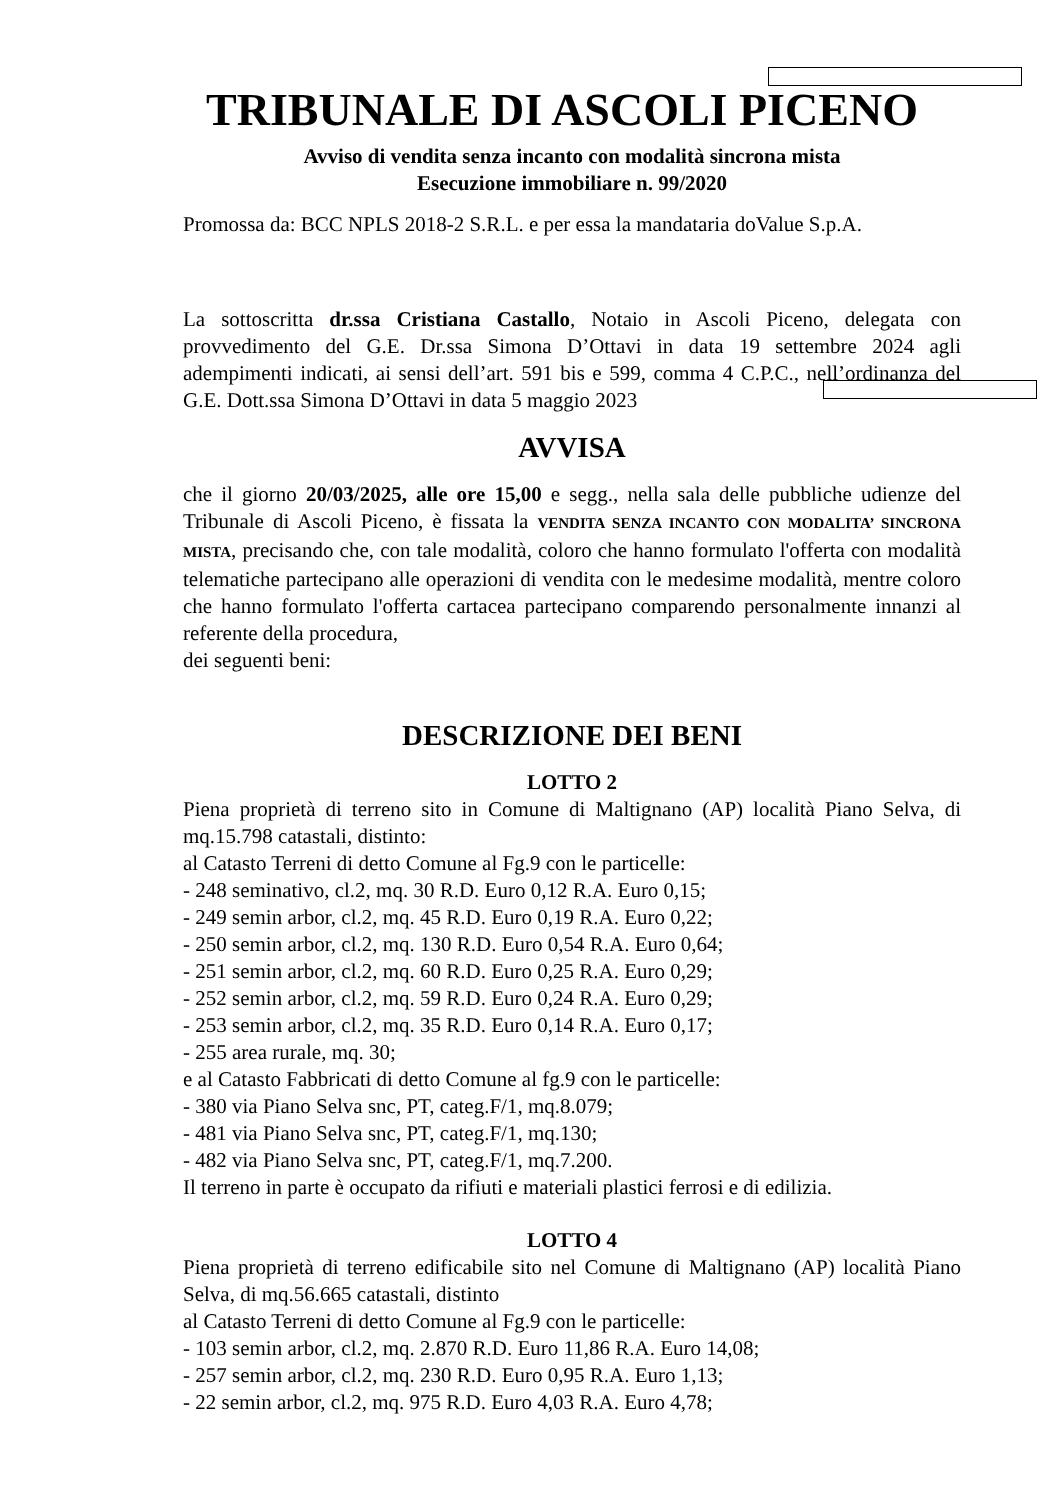TRIBUNALE DI ASCOLI PICENO
Avviso di vendita senza incanto con modalità sincrona mista
Esecuzione immobiliare n. 99/2020
Promossa da: BCC NPLS 2018-2 S.R.L. e per essa la mandataria doValue S.p.A.
La sottoscritta dr.ssa Cristiana Castallo, Notaio in Ascoli Piceno, delegata con provvedimento del G.E. Dr.ssa Simona D’Ottavi in data 19 settembre 2024 agli adempimenti indicati, ai sensi dell’art. 591 bis e 599, comma 4 C.P.C., nell’ordinanza del G.E. Dott.ssa Simona D’Ottavi in data 5 maggio 2023
AVVISA
che il giorno 20/03/2025, alle ore 15,00 e segg., nella sala delle pubbliche udienze del Tribunale di Ascoli Piceno, è fissata la VENDITA SENZA INCANTO CON MODALITA’ SINCRONA MISTA, precisando che, con tale modalità, coloro che hanno formulato l'offerta con modalità telematiche partecipano alle operazioni di vendita con le medesime modalità, mentre coloro che hanno formulato l'offerta cartacea partecipano comparendo personalmente innanzi al referente della procedura,
dei seguenti beni:
DESCRIZIONE DEI BENI
LOTTO 2
Piena proprietà di terreno sito in Comune di Maltignano (AP) località Piano Selva, di mq.15.798 catastali, distinto:
al Catasto Terreni di detto Comune al Fg.9 con le particelle:
- 248 seminativo, cl.2, mq. 30 R.D. Euro 0,12 R.A. Euro 0,15;
- 249 semin arbor, cl.2, mq. 45 R.D. Euro 0,19 R.A. Euro 0,22;
- 250 semin arbor, cl.2, mq. 130 R.D. Euro 0,54 R.A. Euro 0,64;
- 251 semin arbor, cl.2, mq. 60 R.D. Euro 0,25 R.A. Euro 0,29;
- 252 semin arbor, cl.2, mq. 59 R.D. Euro 0,24 R.A. Euro 0,29;
- 253 semin arbor, cl.2, mq. 35 R.D. Euro 0,14 R.A. Euro 0,17;
- 255 area rurale, mq. 30;
e al Catasto Fabbricati di detto Comune al fg.9 con le particelle:
- 380 via Piano Selva snc, PT, categ.F/1, mq.8.079;
- 481 via Piano Selva snc, PT, categ.F/1, mq.130;
- 482 via Piano Selva snc, PT, categ.F/1, mq.7.200.
Il terreno in parte è occupato da rifiuti e materiali plastici ferrosi e di edilizia.
LOTTO 4
Piena proprietà di terreno edificabile sito nel Comune di Maltignano (AP) località Piano Selva, di mq.56.665 catastali, distinto
al Catasto Terreni di detto Comune al Fg.9 con le particelle:
- 103 semin arbor, cl.2, mq. 2.870 R.D. Euro 11,86 R.A. Euro 14,08;
- 257 semin arbor, cl.2, mq. 230 R.D. Euro 0,95 R.A. Euro 1,13;
- 22 semin arbor, cl.2, mq. 975 R.D. Euro 4,03 R.A. Euro 4,78;